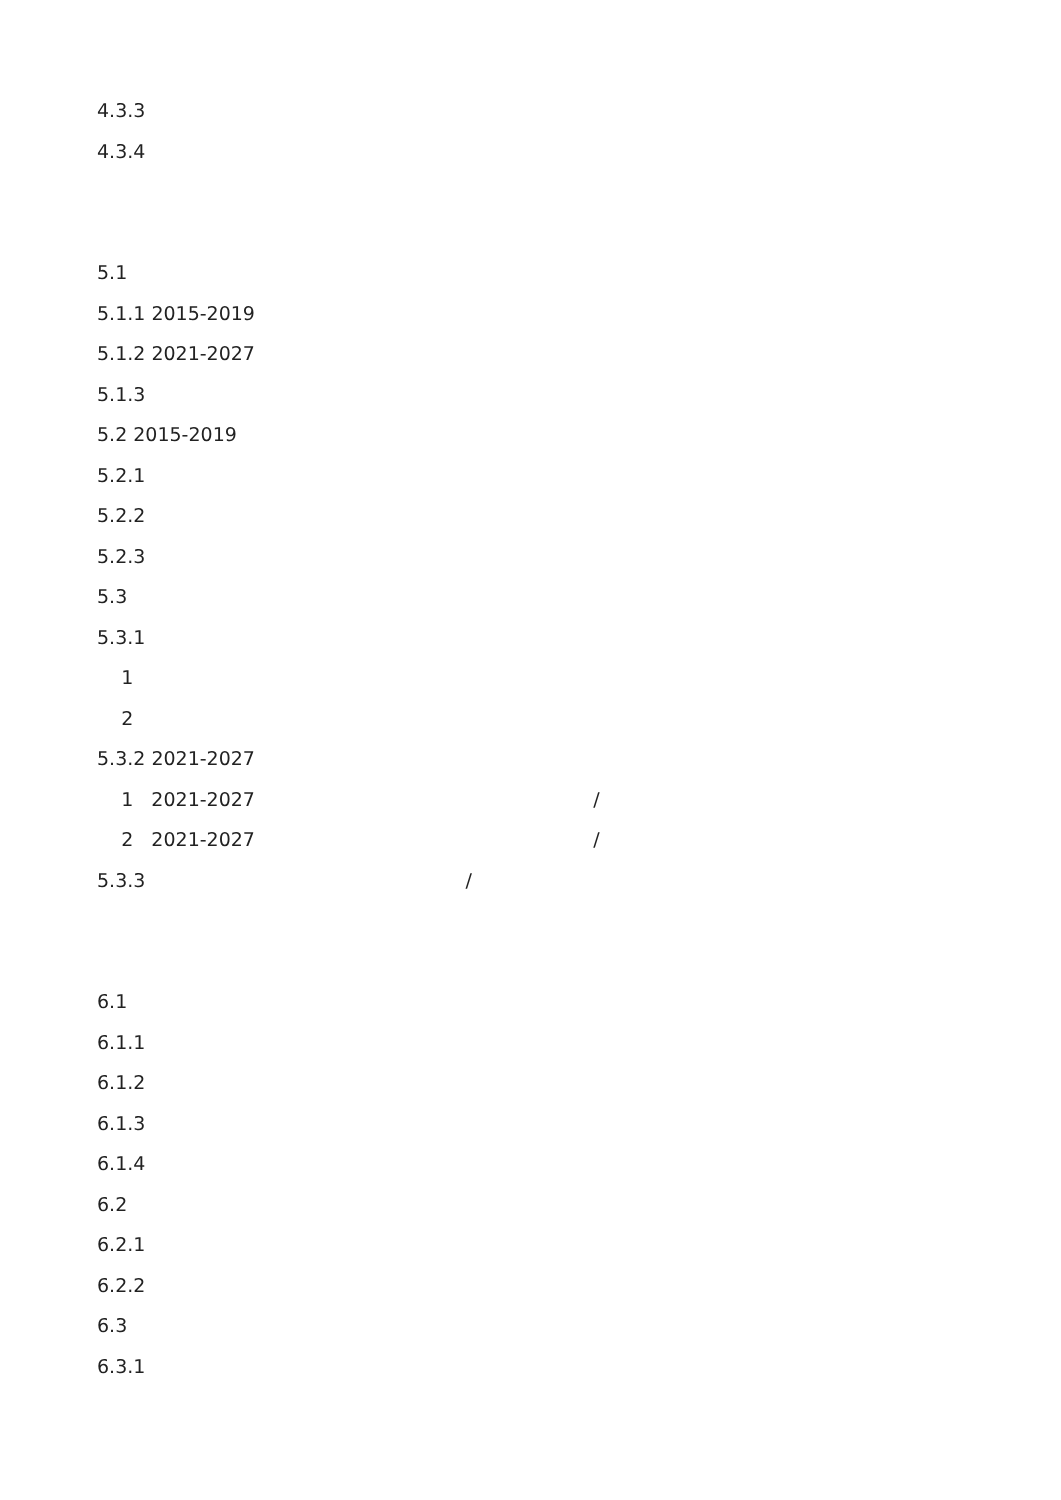4.3.3
4.3.4
5.1
5.1.1 2015-2019
5.1.2 2021-2027
5.1.3
5.2 2015-2019
5.2.1
5.2.2
5.2.3
5.3
5.3.1
1
2
5.3.2 2021-2027
1 2021-2027 /
2 2021-2027 /
5.3.3 /
6.1
6.1.1
6.1.2
6.1.3
6.1.4
6.2
6.2.1
6.2.2
6.3
6.3.1